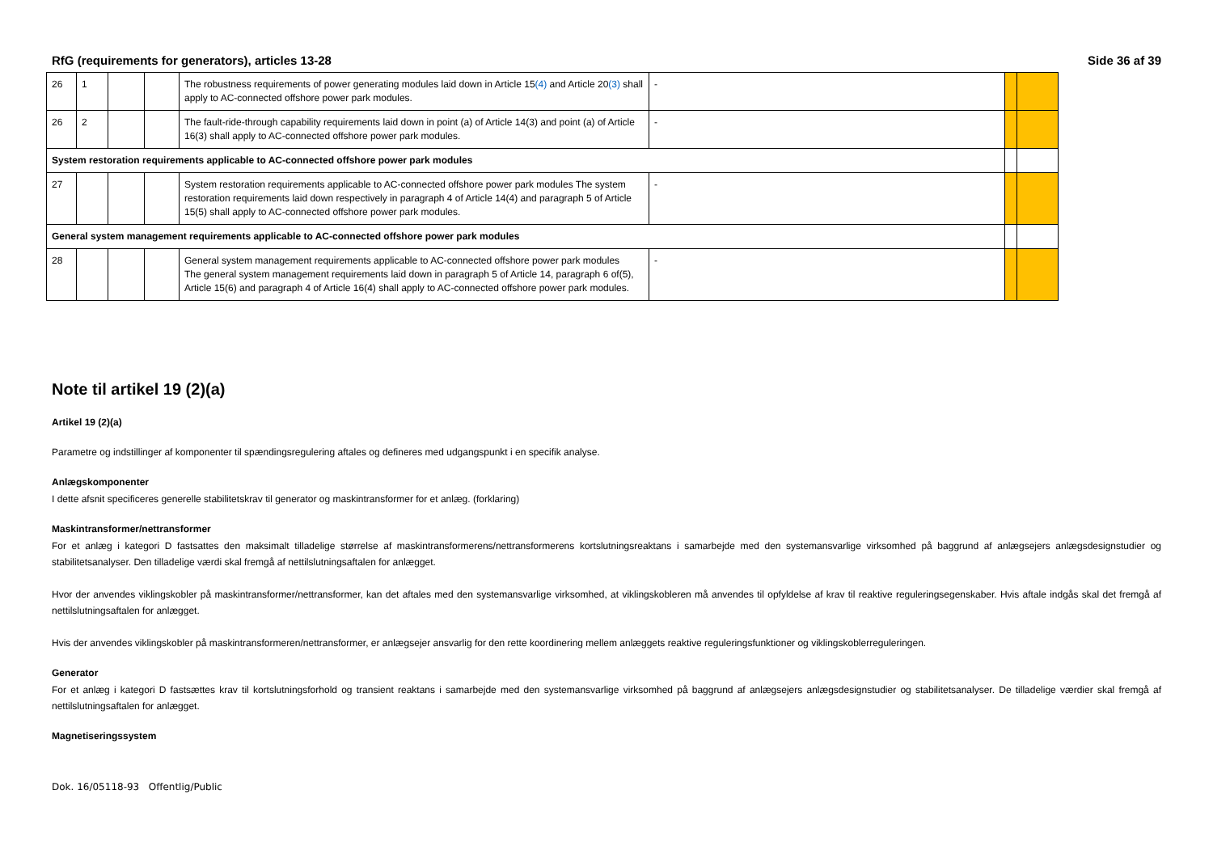RfG (requirements for generators), articles 13-28 Side 36 af 39
| 26 | 1 | | | The robustness requirements of power generating modules laid down in Article 15 (4) and Article 20 (3) shall apply to AC-connected offshore power park modules. | - | | |
| 26 | 2 | | | The fault-ride-through capability requirements laid down in point (a) of Article 14(3) and point (a) of Article 16(3) shall apply to AC-connected offshore power park modules. | - | | |
| System restoration requirements applicable to AC-connected offshore power park modules | | | | | | | |
| 27 | | | | System restoration requirements applicable to AC-connected offshore power park modules The system restoration requirements laid down respectively in paragraph 4 of Article 14(4) and paragraph 5 of Article 15(5) shall apply to AC-connected offshore power park modules. | - | | |
| General system management requirements applicable to AC-connected offshore power park modules | | | | | | | |
| 28 | | | | General system management requirements applicable to AC-connected offshore power park modules The general system management requirements laid down in paragraph 5 of Article 14, paragraph 6 of(5), Article 15(6) and paragraph 4 of Article 16(4) shall apply to AC-connected offshore power park modules. | - | | |
Note til artikel 19 (2)(a)
Artikel 19 (2)(a)
Parametre og indstillinger af komponenter til spændingsregulering aftales og defineres med udgangspunkt i en specifik analyse.
Anlægskomponenter
I dette afsnit specificeres generelle stabilitetskrav til generator og maskintransformer for et anlæg. (forklaring)
Maskintransformer/nettransformer
For et anlæg i kategori D fastsattes den maksimalt tilladelige størrelse af maskintransformerens/nettransformerens kortslutningsreaktans i samarbejde med den systemansvarlige virksomhed på baggrund af anlægsejers anlægsdesignstudier og stabilitetsanalyser. Den tilladelige værdi skal fremgå af nettilslutningsaftalen for anlægget.
Hvor der anvendes viklingskobler på maskintransformer/nettransformer, kan det aftales med den systemansvarlige virksomhed, at viklingskobleren må anvendes til opfyldelse af krav til reaktive reguleringsegenskaber. Hvis aftale indgås skal det fremgå af nettilslutningsaftalen for anlægget.
Hvis der anvendes viklingskobler på maskintransformeren/nettransformer, er anlægsejer ansvarlig for den rette koordinering mellem anlæggets reaktive reguleringsfunktioner og viklingskoblerreguleringen.
Generator
For et anlæg i kategori D fastsættes krav til kortslutningsforhold og transient reaktans i samarbejde med den systemansvarlige virksomhed på baggrund af anlægsejers anlægsdesignstudier og stabilitetsanalyser. De tilladelige værdier skal fremgå af nettilslutningsaftalen for anlægget.
Magnetiseringssystem
Dok. 16/05118-93 Offentlig/Public